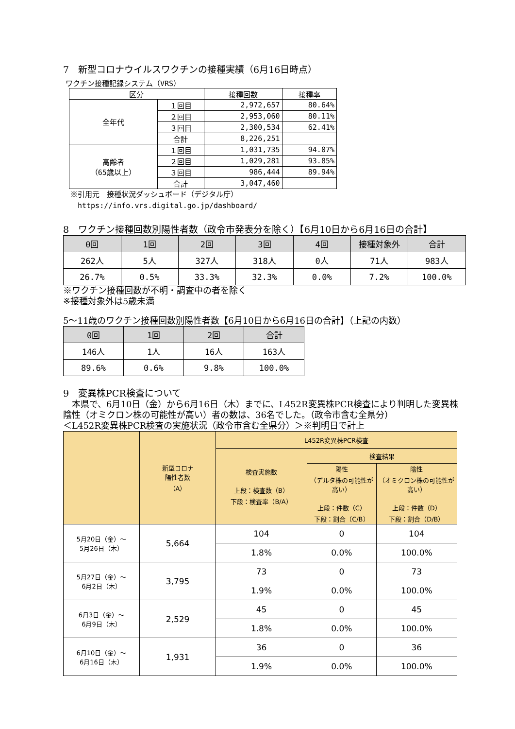7　新型コロナウイルスワクチンの接種実績（6月16日時点）
ワクチン接種記録システム（VRS）
| 区分 | | 接種回数 | 接種率 |
| --- | --- | --- | --- |
| 全年代 | １回目 | 2,972,657 | 80.64% |
| | ２回目 | 2,953,060 | 80.11% |
| | ３回目 | 2,300,534 | 62.41% |
| | 合計 | 8,226,251 | |
| 高齢者 （65歳以上） | １回目 | 1,031,735 | 94.07% |
| | ２回目 | 1,029,281 | 93.85% |
| | ３回目 | 986,444 | 89.94% |
| | 合計 | 3,047,460 | |
※引用元　接種状況ダッシュボード（デジタル庁）
　https://info.vrs.digital.go.jp/dashboard/
8　ワクチン接種回数別陽性者数（政令市発表分を除く）【6月10日から6月16日の合計】
| 0回 | 1回 | 2回 | 3回 | 4回 | 接種対象外 | 合計 |
| --- | --- | --- | --- | --- | --- | --- |
| 262人 | 5人 | 327人 | 318人 | 0人 | 71人 | 983人 |
| 26.7% | 0.5% | 33.3% | 32.3% | 0.0% | 7.2% | 100.0% |
※ワクチン接種回数が不明・調査中の者を除く
※接種対象外は5歳未満
5～11歳のワクチン接種回数別陽性者数【6月10日から6月16日の合計】（上記の内数）
| 0回 | 1回 | 2回 | 合計 |
| --- | --- | --- | --- |
| 146人 | 1人 | 16人 | 163人 |
| 89.6% | 0.6% | 9.8% | 100.0% |
9　変異株PCR検査について
　本県で、6月10日（金）から6月16日（木）までに、L452R変異株PCR検査により判明した変異株陰性（オミクロン株の可能性が高い）者の数は、36名でした。（政令市含む全県分）
＜L452R変異株PCR検査の実施状況（政令市含む全県分）＞※判明日で計上
| | 新型コロナ 陽性者数 （A） | L452R変異株PCR検査 | | |
| --- | --- | --- | --- | --- |
| | | 検査実施数 上段：検査数（B） 下段：検査率（B/A） | 検査結果 | |
| | | | 陽性 （デルタ株の可能性が高い） 上段：件数（C） 下段：割合（C/B） | 陰性 （オミクロン株の可能性が高い） 上段：件数（D） 下段：割合（D/B） |
| 5月20日（金）～ 5月26日（木） | 5,664 | 104 | 0 | 104 |
| | | 1.8% | 0.0% | 100.0% |
| 5月27日（金）～ 6月2日（木） | 3,795 | 73 | 0 | 73 |
| | | 1.9% | 0.0% | 100.0% |
| 6月3日（金）～ 6月9日（木） | 2,529 | 45 | 0 | 45 |
| | | 1.8% | 0.0% | 100.0% |
| 6月10日（金）～ 6月16日（木） | 1,931 | 36 | 0 | 36 |
| | | 1.9% | 0.0% | 100.0% |